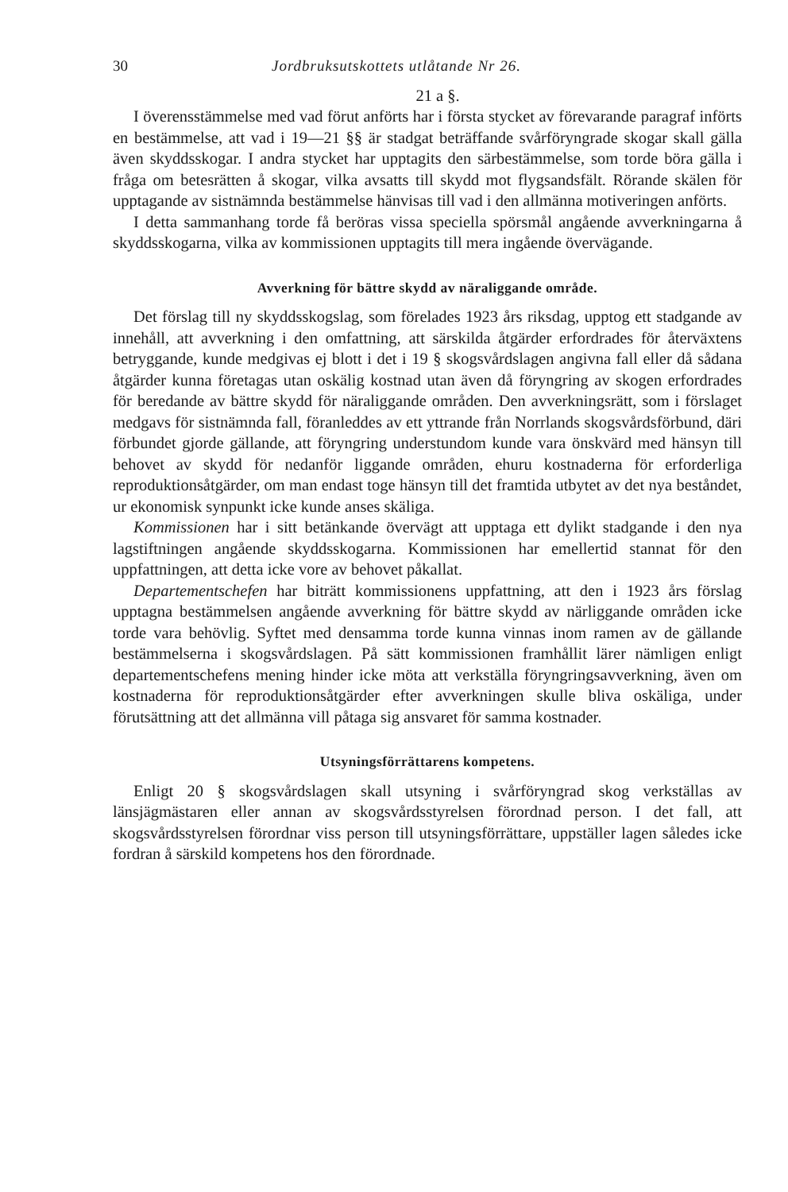30 Jordbruksutskottets utlåtande Nr 26.
21 a §.
I överensstämmelse med vad förut anförts har i första stycket av förevarande paragraf införts en bestämmelse, att vad i 19—21 §§ är stadgat beträffande svårföryngrade skogar skall gälla även skyddsskogar. I andra stycket har upptagits den särbestämmelse, som torde böra gälla i fråga om betesrätten å skogar, vilka avsatts till skydd mot flygsandsfält. Rörande skälen för upptagande av sistnämnda bestämmelse hänvisas till vad i den allmänna motiveringen anförts.
I detta sammanhang torde få beröras vissa speciella spörsmål angående avverkningarna å skyddsskogarna, vilka av kommissionen upptagits till mera ingående övervägande.
Avverkning för bättre skydd av näraliggande område.
Det förslag till ny skyddsskogslag, som förelades 1923 års riksdag, upptog ett stadgande av innehåll, att avverkning i den omfattning, att särskilda åtgärder erfordrades för återväxtens betryggande, kunde medgivas ej blott i det i 19 § skogsvårdslagen angivna fall eller då sådana åtgärder kunna företagas utan oskälig kostnad utan även då föryngring av skogen erfordrades för beredande av bättre skydd för näraliggande områden. Den avverkningsrätt, som i förslaget medgavs för sistnämnda fall, föranleddes av ett yttrande från Norrlands skogsvårdsförbund, däri förbundet gjorde gällande, att föryngring understundom kunde vara önskvärd med hänsyn till behovet av skydd för nedanför liggande områden, ehuru kostnaderna för erforderliga reproduktionsåtgärder, om man endast toge hänsyn till det framtida utbytet av det nya beståndet, ur ekonomisk synpunkt icke kunde anses skäliga.
Kommissionen har i sitt betänkande övervägt att upptaga ett dylikt stadgande i den nya lagstiftningen angående skyddsskogarna. Kommissionen har emellertid stannat för den uppfattningen, att detta icke vore av behovet påkallat.
Departementschefen har biträtt kommissionens uppfattning, att den i 1923 års förslag upptagna bestämmelsen angående avverkning för bättre skydd av närliggande områden icke torde vara behövlig. Syftet med densamma torde kunna vinnas inom ramen av de gällande bestämmelserna i skogsvårdslagen. På sätt kommissionen framhållit lärer nämligen enligt departementschefens mening hinder icke möta att verkställa föryngringsavverkning, även om kostnaderna för reproduktionsåtgärder efter avverkningen skulle bliva oskäliga, under förutsättning att det allmänna vill påtaga sig ansvaret för samma kostnader.
Utsyningsförrättarens kompetens.
Enligt 20 § skogsvårdslagen skall utsyning i svårföryngrad skog verkställas av länsjägmästaren eller annan av skogsvårdsstyrelsen förordnad person. I det fall, att skogsvårdsstyrelsen förordnar viss person till utsyningsförrättare, uppställer lagen således icke fordran å särskild kompetens hos den förordnade.